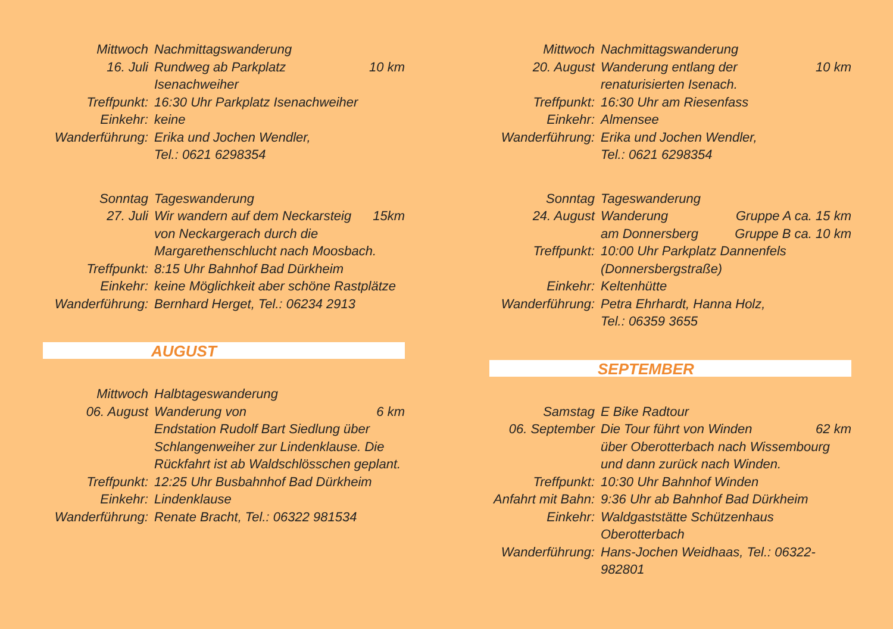Mittwoch Nachmittagswanderung
16. Juli Rundweg ab Parkplatz 10 km
Isenachweiher
Treffpunkt: 16:30 Uhr Parkplatz Isenachweiher
Einkehr: keine
Wanderführung:
Erika und Jochen Wendler,
Tel.: 0621 6298354
Sonntag Tageswanderung
27. Juli Wir wandern auf dem Neckarsteig 15km
von Neckargerach durch die
Margarethenschlucht nach Moosbach.
Treffpunkt: 8:15 Uhr Bahnhof Bad Dürkheim
Einkehr: keine Möglichkeit aber schöne Rastplätze
Wanderführung:
Bernhard Herget, Tel.: 06234 2913
AUGUST
Mittwoch Halbtageswanderung
06. August Wanderung von 6 km
Endstation Rudolf Bart Siedlung über
Schlangenweiher zur Lindenklause. Die
Rückfahrt ist ab Waldschlösschen geplant.
Treffpunkt: 12:25 Uhr Busbahnhof Bad Dürkheim
Einkehr: Lindenklause
Wanderführung:
Renate Bracht, Tel.: 06322 981534
Mittwoch Nachmittagswanderung
20. August Wanderung entlang der 10 km
renaturisierten Isenach.
Treffpunkt: 16:30 Uhr am Riesenfass
Einkehr: Almensee
Wanderführung:
Erika und Jochen Wendler,
Tel.: 0621 6298354
Sonntag Tageswanderung
24. August Wanderung Gruppe A ca. 15 km
am Donnersberg Gruppe B ca. 10 km
Treffpunkt: 10:00 Uhr Parkplatz Dannenfels
(Donnersbergstraße)
Einkehr: Keltenhütte
Wanderführung:
Petra Ehrhardt, Hanna Holz,
Tel.: 06359 3655
SEPTEMBER
Samstag E Bike Radtour
06. September Die Tour führt von Winden 62 km
über Oberotterbach nach Wissembourg
und dann zurück nach Winden.
Treffpunkt: 10:30 Uhr Bahnhof Winden
Anfahrt mit Bahn:
9:36 Uhr ab Bahnhof Bad Dürkheim
Einkehr: Waldgaststätte Schützenhaus
Oberotterbach
Wanderführung:
Hans-Jochen Weidhaas, Tel.: 06322-982801